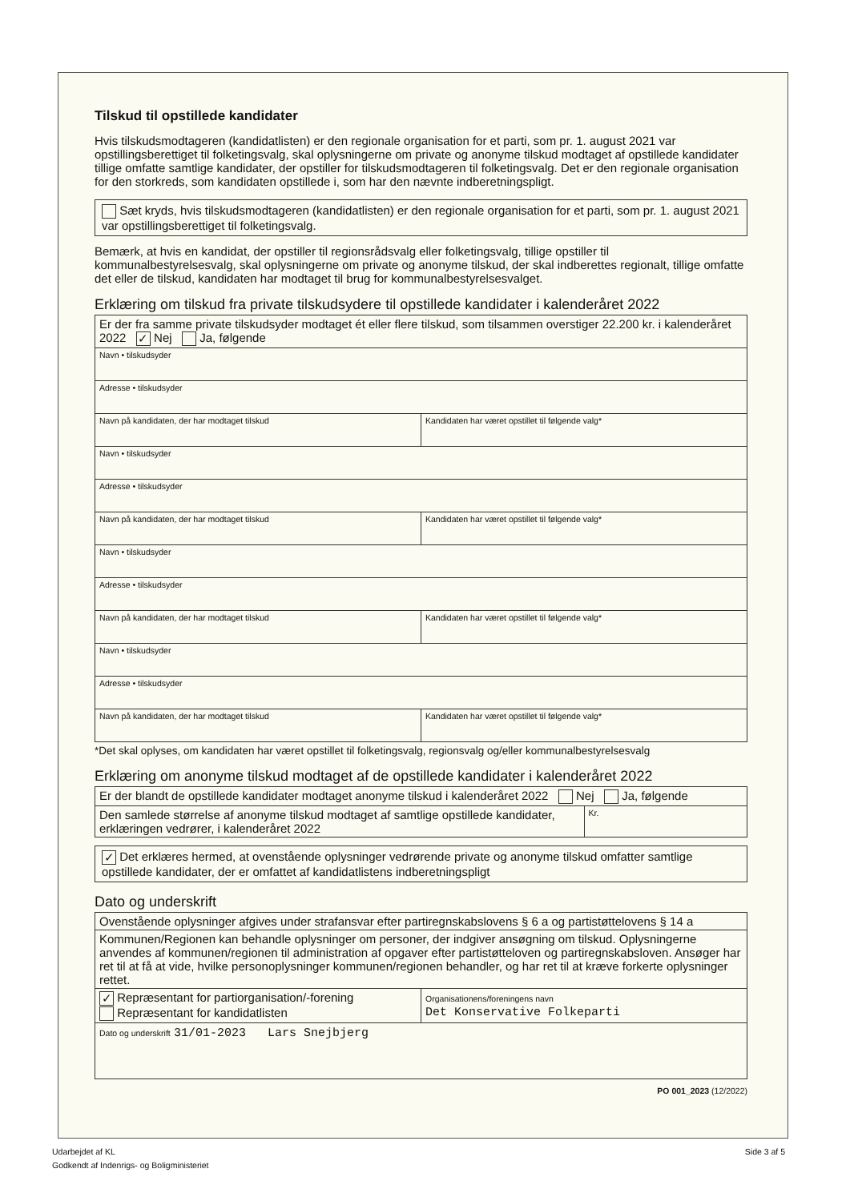Tilskud til opstillede kandidater
Hvis tilskudsmodtageren (kandidatlisten) er den regionale organisation for et parti, som pr. 1. august 2021 var opstillingsberettiget til folketingsvalg, skal oplysningerne om private og anonyme tilskud modtaget af opstillede kandidater tillige omfatte samtlige kandidater, der opstiller for tilskudsmodtageren til folketingsvalg. Det er den regionale organisation for den storkreds, som kandidaten opstillede i, som har den nævnte indberetningspligt.
Sæt kryds, hvis tilskudsmodtageren (kandidatlisten) er den regionale organisation for et parti, som pr. 1. august 2021 var opstillingsberettiget til folketingsvalg.
Bemærk, at hvis en kandidat, der opstiller til regionsrådsvalg eller folketingsvalg, tillige opstiller til kommunalbestyrelsesvalg, skal oplysningerne om private og anonyme tilskud, der skal indberettes regionalt, tillige omfatte det eller de tilskud, kandidaten har modtaget til brug for kommunalbestyrelsesvalget.
Erklæring om tilskud fra private tilskudsydere til opstillede kandidater i kalenderåret 2022
| Er der fra samme private tilskudsyder modtaget ét eller flere tilskud, som tilsammen overstiger 22.200 kr. i kalenderåret 2022 ✓ Nej Ja, følgende | |
| Navn • tilskudsyder | |
| Adresse • tilskudsyder | |
| Navn på kandidaten, der har modtaget tilskud | Kandidaten har været opstillet til følgende valg* |
| Navn • tilskudsyder | |
| Adresse • tilskudsyder | |
| Navn på kandidaten, der har modtaget tilskud | Kandidaten har været opstillet til følgende valg* |
| Navn • tilskudsyder | |
| Adresse • tilskudsyder | |
| Navn på kandidaten, der har modtaget tilskud | Kandidaten har været opstillet til følgende valg* |
| Navn • tilskudsyder | |
| Adresse • tilskudsyder | |
| Navn på kandidaten, der har modtaget tilskud | Kandidaten har været opstillet til følgende valg* |
*Det skal oplyses, om kandidaten har været opstillet til folketingsvalg, regionsvalg og/eller kommunalbestyrelsesvalg
Erklæring om anonyme tilskud modtaget af de opstillede kandidater i kalenderåret 2022
| Er der blandt de opstillede kandidater modtaget anonyme tilskud i kalenderåret 2022 Nej Ja, følgende | |
| Den samlede størrelse af anonyme tilskud modtaget af samtlige opstillede kandidater, erklæringen vedrører, i kalenderåret 2022 | Kr. |
✓ Det erklæres hermed, at ovenstående oplysninger vedrørende private og anonyme tilskud omfatter samtlige opstillede kandidater, der er omfattet af kandidatlistens indberetningspligt
Dato og underskrift
| Ovenstående oplysninger afgives under strafansvar efter partiregnskabslovens § 6 a og partistøttelovens § 14 a | |
| Kommunen/Regionen kan behandle oplysninger om personer, der indgiver ansøgning om tilskud. Oplysningerne anvendes af kommunen/regionen til administration af opgaver efter partistøtteloven og partiregnskabsloven. Ansøger har ret til at få at vide, hvilke personoplysninger kommunen/regionen behandler, og har ret til at kræve forkerte oplysninger rettet. | |
| ✓ Repræsentant for partiorganisation/-forening Repræsentant for kandidatlisten | Organisationens/foreningens navn Det Konservative Folkeparti |
| Dato og underskrift 31/01-2023 Lars Snejbjerg | |
PO 001_2023 (12/2022)
Side 3 af 5 Udarbejdet af KL
Godkendt af Indenrigs- og Boligministeriet